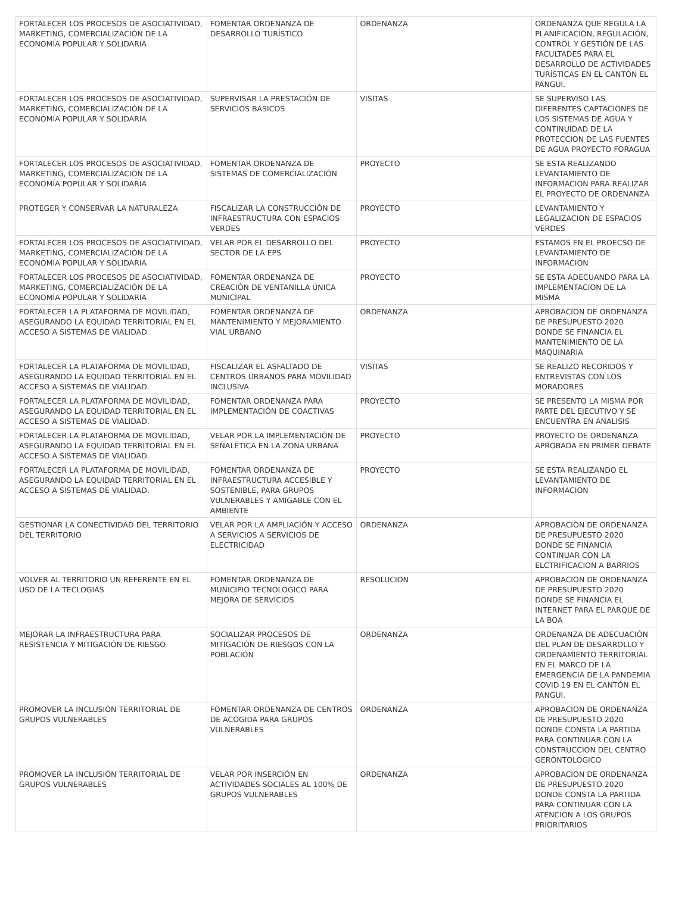| FORTALECER LOS PROCESOS DE ASOCIATIVIDAD, MARKETING, COMERCIALIZACIÓN DE LA ECONOMÍA POPULAR Y SOLIDARIA | FOMENTAR ORDENANZA DE DESARROLLO TURÍSTICO | ORDENANZA | ORDENANZA QUE REGULA LA PLANIFICACIÓN, REGULACIÓN, CONTROL Y GESTIÓN DE LAS FACULTADES PARA EL DESARROLLO DE ACTIVIDADES TURÍSTICAS EN EL CANTÓN EL PANGUI. |
| FORTALECER LOS PROCESOS DE ASOCIATIVIDAD, MARKETING, COMERCIALIZACIÓN DE LA ECONOMÍA POPULAR Y SOLIDARIA | SUPERVISAR LA PRESTACIÓN DE SERVICIOS BÁSICOS | VISITAS | SE SUPERVISO LAS DIFERENTES CAPTACIONES DE LOS SISTEMAS DE AGUA Y CONTINUIDAD DE LA PROTECCION DE LAS FUENTES DE AGUA PROYECTO FORAGUA |
| FORTALECER LOS PROCESOS DE ASOCIATIVIDAD, MARKETING, COMERCIALIZACIÓN DE LA ECONOMÍA POPULAR Y SOLIDARIA | FOMENTAR ORDENANZA DE SISTEMAS DE COMERCIALIZACIÓN | PROYECTO | SE ESTA REALIZANDO LEVANTAMIENTO DE INFORMACION PARA REALIZAR EL PROYECTO DE ORDENANZA |
| PROTEGER Y CONSERVAR LA NATURALEZA | FISCALIZAR LA CONSTRUCCIÓN DE INFRAESTRUCTURA CON ESPACIOS VERDES | PROYECTO | LEVANTAMIENTO Y LEGALIZACION DE ESPACIOS VERDES |
| FORTALECER LOS PROCESOS DE ASOCIATIVIDAD, MARKETING, COMERCIALIZACIÓN DE LA ECONOMÍA POPULAR Y SOLIDARIA | VELAR POR EL DESARROLLO DEL SECTOR DE LA EPS | PROYECTO | ESTAMOS EN EL PROECSO DE LEVANTAMIENTO DE INFORMACION |
| FORTALECER LOS PROCESOS DE ASOCIATIVIDAD, MARKETING, COMERCIALIZACIÓN DE LA ECONOMÍA POPULAR Y SOLIDARIA | FOMENTAR ORDENANZA DE CREACIÓN DE VENTANILLA ÚNICA MUNICIPAL | PROYECTO | SE ESTA ADECUANDO PARA LA IMPLEMENTACION DE LA MISMA |
| FORTALECER LA PLATAFORMA DE MOVILIDAD, ASEGURANDO LA EQUIDAD TERRITORIAL EN EL ACCESO A SISTEMAS DE VIALIDAD. | FOMENTAR ORDENANZA DE MANTENIMIENTO Y MEJORAMIENTO VIAL URBANO | ORDENANZA | APROBACION DE ORDENANZA DE PRESUPUESTO 2020 DONDE SE FINANCIA EL MANTENIMIENTO DE LA MAQUINARIA |
| FORTALECER LA PLATAFORMA DE MOVILIDAD, ASEGURANDO LA EQUIDAD TERRITORIAL EN EL ACCESO A SISTEMAS DE VIALIDAD. | FISCALIZAR EL ASFALTADO DE CENTROS URBANOS PARA MOVILIDAD INCLUSIVA | VISITAS | SE REALIZO RECORIDOS Y ENTREVISTAS CON LOS MORADORES |
| FORTALECER LA PLATAFORMA DE MOVILIDAD, ASEGURANDO LA EQUIDAD TERRITORIAL EN EL ACCESO A SISTEMAS DE VIALIDAD. | FOMENTAR ORDENANZA PARA IMPLEMENTACIÓN DE COACTIVAS | PROYECTO | SE PRESENTO LA MISMA POR PARTE DEL EJECUTIVO Y SE ENCUENTRA EN ANALISIS |
| FORTALECER LA PLATAFORMA DE MOVILIDAD, ASEGURANDO LA EQUIDAD TERRITORIAL EN EL ACCESO A SISTEMAS DE VIALIDAD. | VELAR POR LA IMPLEMENTACIÓN DE SEÑALÉTICA EN LA ZONA URBANA | PROYECTO | PROYECTO DE ORDENANZA APROBADA EN PRIMER DEBATE |
| FORTALECER LA PLATAFORMA DE MOVILIDAD, ASEGURANDO LA EQUIDAD TERRITORIAL EN EL ACCESO A SISTEMAS DE VIALIDAD. | FOMENTAR ORDENANZA DE INFRAESTRUCTURA ACCESIBLE Y SOSTENIBLE, PARA GRUPOS VULNERABLES Y AMIGABLE CON EL AMBIENTE | PROYECTO | SE ESTA REALIZANDO EL LEVANTAMIENTO DE INFORMACION |
| GESTIONAR LA CONECTIVIDAD DEL TERRITORIO DEL TERRITORIO | VELAR POR LA AMPLIACIÓN Y ACCESO A SERVICIOS A SERVICIOS DE ELECTRICIDAD | ORDENANZA | APROBACION DE ORDENANZA DE PRESUPUESTO 2020 DONDE SE FINANCIA CONTINUAR CON LA ELCTRIFICACION A BARRIOS |
| VOLVER AL TERRITORIO UN REFERENTE EN EL USO DE LA TECLOGIAS | FOMENTAR ORDENANZA DE MUNICIPIO TECNOLÓGICO PARA MEJORA DE SERVICIOS | RESOLUCION | APROBACION DE ORDENANZA DE PRESUPUESTO 2020 DONDE SE FINANCIA EL INTERNET PARA EL PARQUE DE LA BOA |
| MEJORAR LA INFRAESTRUCTURA PARA RESISTENCIA Y MITIGACIÓN DE RIESGO | SOCIALIZAR PROCESOS DE MITIGACIÓN DE RIESGOS CON LA POBLACIÓN | ORDENANZA | ORDENANZA DE ADECUACIÓN DEL PLAN DE DESARROLLO Y ORDENAMIENTO TERRITORIAL EN EL MARCO DE LA EMERGENCIA DE LA PANDEMIA COVID 19 EN EL CANTÓN EL PANGUI. |
| PROMOVER LA INCLUSIÓN TERRITORIAL DE GRUPOS VULNERABLES | FOMENTAR ORDENANZA DE CENTROS DE ACOGIDA PARA GRUPOS VULNERABLES | ORDENANZA | APROBACION DE ORDENANZA DE PRESUPUESTO 2020 DONDE CONSTA LA PARTIDA PARA CONTINUAR CON LA CONSTRUCCION DEL CENTRO GERONTOLOGICO |
| PROMOVER LA INCLUSIÓN TERRITORIAL DE GRUPOS VULNERABLES | VELAR POR INSERCIÓN EN ACTIVIDADES SOCIALES AL 100% DE GRUPOS VULNERABLES | ORDENANZA | APROBACION DE ORDENANZA DE PRESUPUESTO 2020 DONDE CONSTA LA PARTIDA PARA CONTINUAR CON LA ATENCION A LOS GRUPOS PRIORITARIOS |